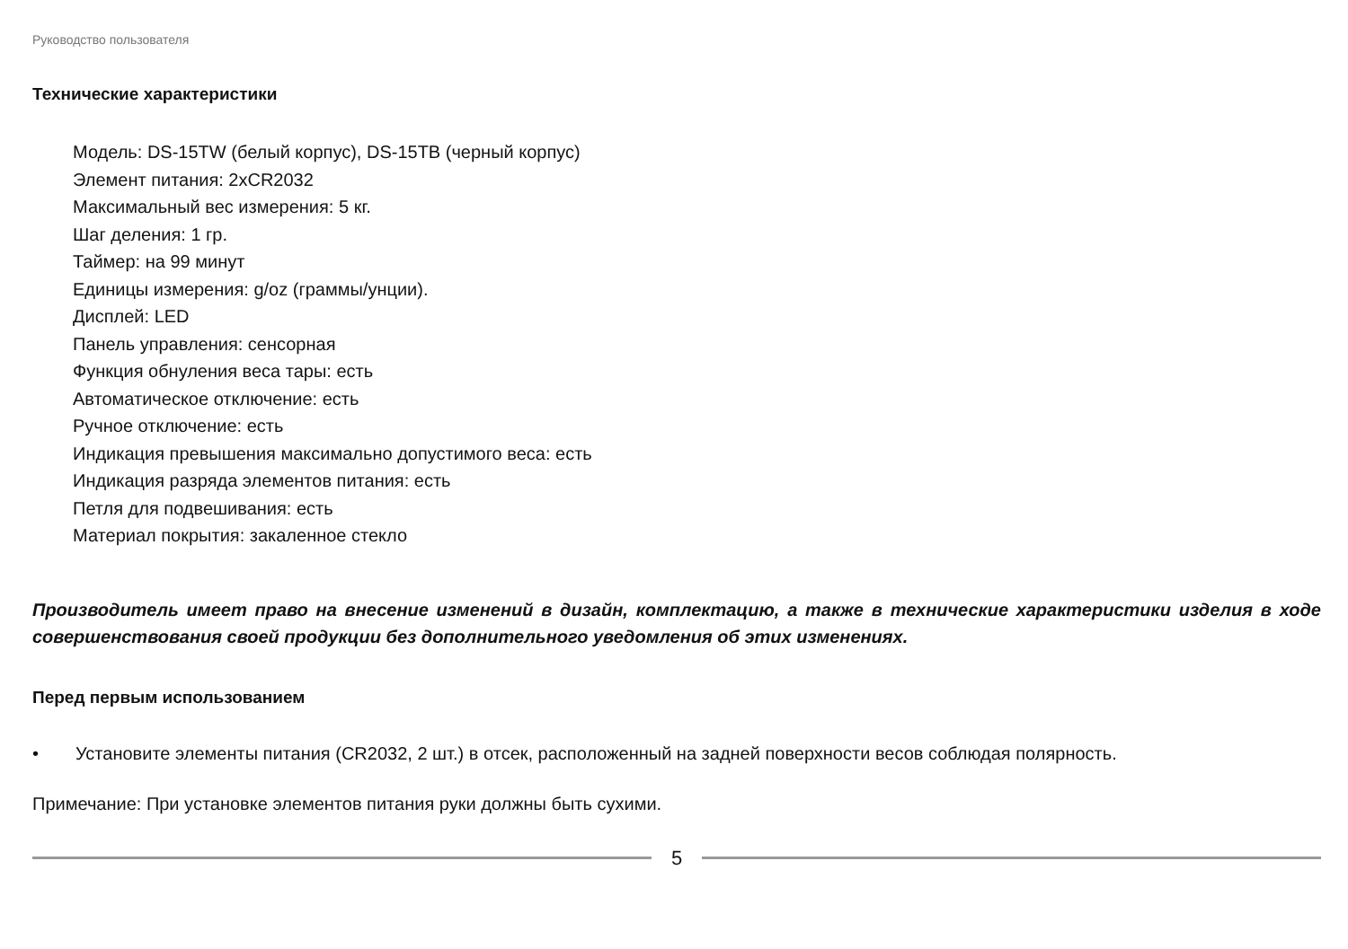Руководство пользователя
Технические характеристики
Модель: DS-15TW (белый корпус), DS-15TB (черный корпус)
Элемент питания: 2xCR2032
Максимальный вес измерения: 5 кг.
Шаг деления: 1 гр.
Таймер: на 99 минут
Единицы измерения: g/oz (граммы/унции).
Дисплей: LED
Панель управления: сенсорная
Функция обнуления веса тары: есть
Автоматическое отключение: есть
Ручное отключение: есть
Индикация превышения максимально допустимого веса: есть
Индикация разряда элементов питания: есть
Петля для подвешивания: есть
Материал покрытия: закаленное стекло
Производитель имеет право на внесение изменений в дизайн, комплектацию, а также в технические характеристики изделия в ходе совершенствования своей продукции без дополнительного уведомления об этих изменениях.
Перед первым использованием
• Установите элементы питания (CR2032, 2 шт.) в отсек, расположенный на задней поверхности весов соблюдая полярность.
Примечание: При установке элементов питания руки должны быть сухими.
5